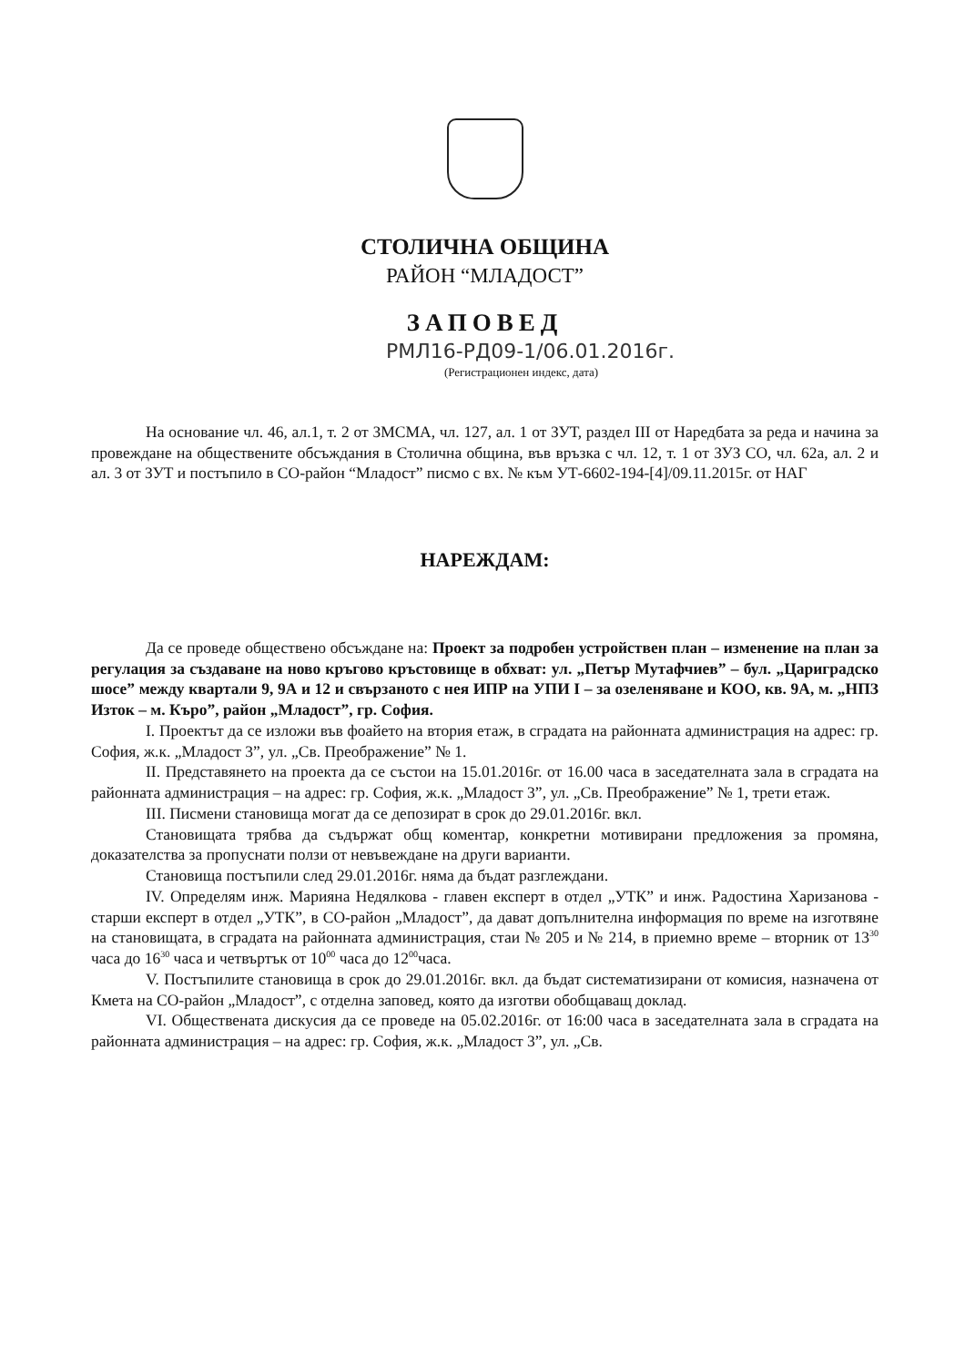СТОЛИЧНА ОБЩИНА
РАЙОН “МЛАДОСТ”
ЗАПОВЕД
РМЛ16-РД09-1/06.01.2016г.
(Регистрационен индекс, дата)
На основание чл. 46, ал.1, т. 2 от ЗМСМА, чл. 127, ал. 1 от ЗУТ, раздел III от Наредбата за реда и начина за провеждане на обществените обсъждания в Столична община, във връзка с чл. 12, т. 1 от ЗУЗ СО, чл. 62а, ал. 2 и ал. 3 от ЗУТ и постъпило в СО-район “Младост” писмо с вх. № към УТ-6602-194-[4]/09.11.2015г. от НАГ
НАРЕЖДАМ:
Да се проведе обществено обсъждане на: Проект за подробен устройствен план – изменение на план за регулация за създаване на ново кръгово кръстовище в обхват: ул. „Петър Мутафчиев” – бул. „Цариградско шосе” между квартали 9, 9А и 12 и свързаното с нея ИПР на УПИ I – за озеленяване и КОО, кв. 9А, м. „НПЗ Изток – м. Къро”, район „Младост”, гр. София.
I. Проектът да се изложи във фоайето на втория етаж, в сградата на районната администрация на адрес: гр. София, ж.к. „Младост 3”, ул. „Св. Преображение” № 1.
II. Представянето на проекта да се състои на 15.01.2016г. от 16.00 часа в заседателната зала в сградата на районната администрация – на адрес: гр. София, ж.к. „Младост 3”, ул. „Св. Преображение” № 1, трети етаж.
III. Писмени становища могат да се депозират в срок до 29.01.2016г. вкл.
Становищата трябва да съдържат общ коментар, конкретни мотивирани предложения за промяна, доказателства за пропуснати ползи от невъвеждане на други варианти.
Становища постъпили след 29.01.2016г. няма да бъдат разглеждани.
IV. Определям инж. Марияна Недялкова - главен експерт в отдел „УТК” и инж. Радостина Харизанова - старши експерт в отдел „УТК”, в СО-район „Младост”, да дават допълнителна информация по време на изготвяне на становищата, в сградата на районната администрация, стаи № 205 и № 214, в приемно време – вторник от 13<sup>30</sup> часа до 16<sup>30</sup> часа и четвъртък от 10<sup>00</sup> часа до 12<sup>00</sup>часа.
V. Постъпилите становища в срок до 29.01.2016г. вкл. да бъдат систематизирани от комисия, назначена от Кмета на СО-район „Младост”, с отделна заповед, която да изготви обобщаващ доклад.
VI. Обществената дискусия да се проведе на 05.02.2016г. от 16:00 часа в заседателната зала в сградата на районната администрация – на адрес: гр. София, ж.к. „Младост 3”, ул. „Св.